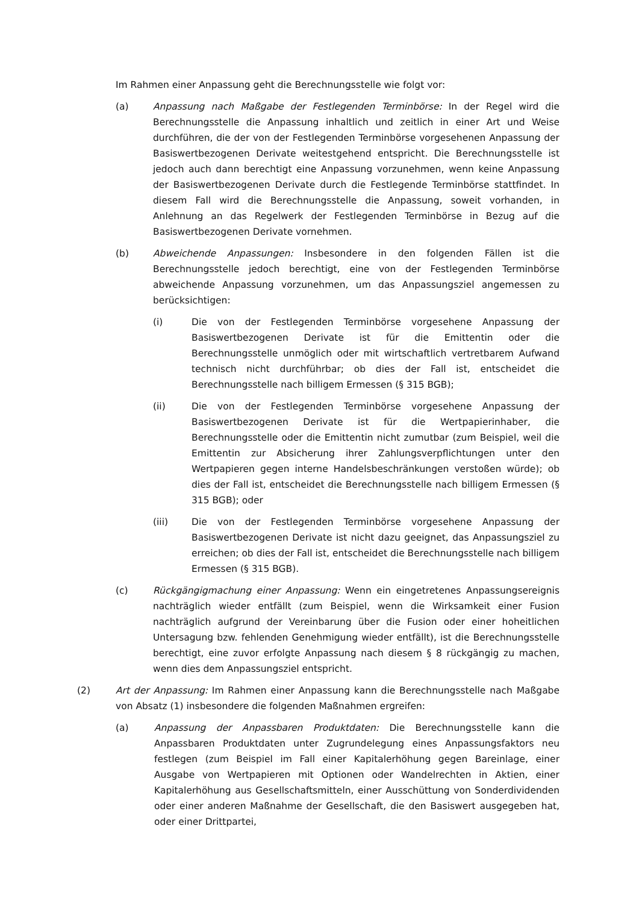Im Rahmen einer Anpassung geht die Berechnungsstelle wie folgt vor:
(a) Anpassung nach Maßgabe der Festlegenden Terminbörse: In der Regel wird die Berechnungsstelle die Anpassung inhaltlich und zeitlich in einer Art und Weise durchführen, die der von der Festlegenden Terminbörse vorgesehenen Anpassung der Basiswertbezogenen Derivate weitestgehend entspricht. Die Berechnungsstelle ist jedoch auch dann berechtigt eine Anpassung vorzunehmen, wenn keine Anpassung der Basiswertbezogenen Derivate durch die Festlegende Terminbörse stattfindet. In diesem Fall wird die Berechnungsstelle die Anpassung, soweit vorhanden, in Anlehnung an das Regelwerk der Festlegenden Terminbörse in Bezug auf die Basiswertbezogenen Derivate vornehmen.
(b) Abweichende Anpassungen: Insbesondere in den folgenden Fällen ist die Berechnungsstelle jedoch berechtigt, eine von der Festlegenden Terminbörse abweichende Anpassung vorzunehmen, um das Anpassungsziel angemessen zu berücksichtigen:
(i) Die von der Festlegenden Terminbörse vorgesehene Anpassung der Basiswertbezogenen Derivate ist für die Emittentin oder die Berechnungsstelle unmöglich oder mit wirtschaftlich vertretbarem Aufwand technisch nicht durchführbar; ob dies der Fall ist, entscheidet die Berechnungsstelle nach billigem Ermessen (§ 315 BGB);
(ii) Die von der Festlegenden Terminbörse vorgesehene Anpassung der Basiswertbezogenen Derivate ist für die Wertpapierinhaber, die Berechnungsstelle oder die Emittentin nicht zumutbar (zum Beispiel, weil die Emittentin zur Absicherung ihrer Zahlungsverpflichtungen unter den Wertpapieren gegen interne Handelsbeschränkungen verstoßen würde); ob dies der Fall ist, entscheidet die Berechnungsstelle nach billigem Ermessen (§ 315 BGB); oder
(iii) Die von der Festlegenden Terminbörse vorgesehene Anpassung der Basiswertbezogenen Derivate ist nicht dazu geeignet, das Anpassungsziel zu erreichen; ob dies der Fall ist, entscheidet die Berechnungsstelle nach billigem Ermessen (§ 315 BGB).
(c) Rückgängigmachung einer Anpassung: Wenn ein eingetretenes Anpassungsereignis nachträglich wieder entfällt (zum Beispiel, wenn die Wirksamkeit einer Fusion nachträglich aufgrund der Vereinbarung über die Fusion oder einer hoheitlichen Untersagung bzw. fehlenden Genehmigung wieder entfällt), ist die Berechnungsstelle berechtigt, eine zuvor erfolgte Anpassung nach diesem § 8 rückgängig zu machen, wenn dies dem Anpassungsziel entspricht.
(2) Art der Anpassung: Im Rahmen einer Anpassung kann die Berechnungsstelle nach Maßgabe von Absatz (1) insbesondere die folgenden Maßnahmen ergreifen:
(a) Anpassung der Anpassbaren Produktdaten: Die Berechnungsstelle kann die Anpassbaren Produktdaten unter Zugrundelegung eines Anpassungsfaktors neu festlegen (zum Beispiel im Fall einer Kapitalerhöhung gegen Bareinlage, einer Ausgabe von Wertpapieren mit Optionen oder Wandelrechten in Aktien, einer Kapitalerhöhung aus Gesellschaftsmitteln, einer Ausschüttung von Sonderdividenden oder einer anderen Maßnahme der Gesellschaft, die den Basiswert ausgegeben hat, oder einer Drittpartei,